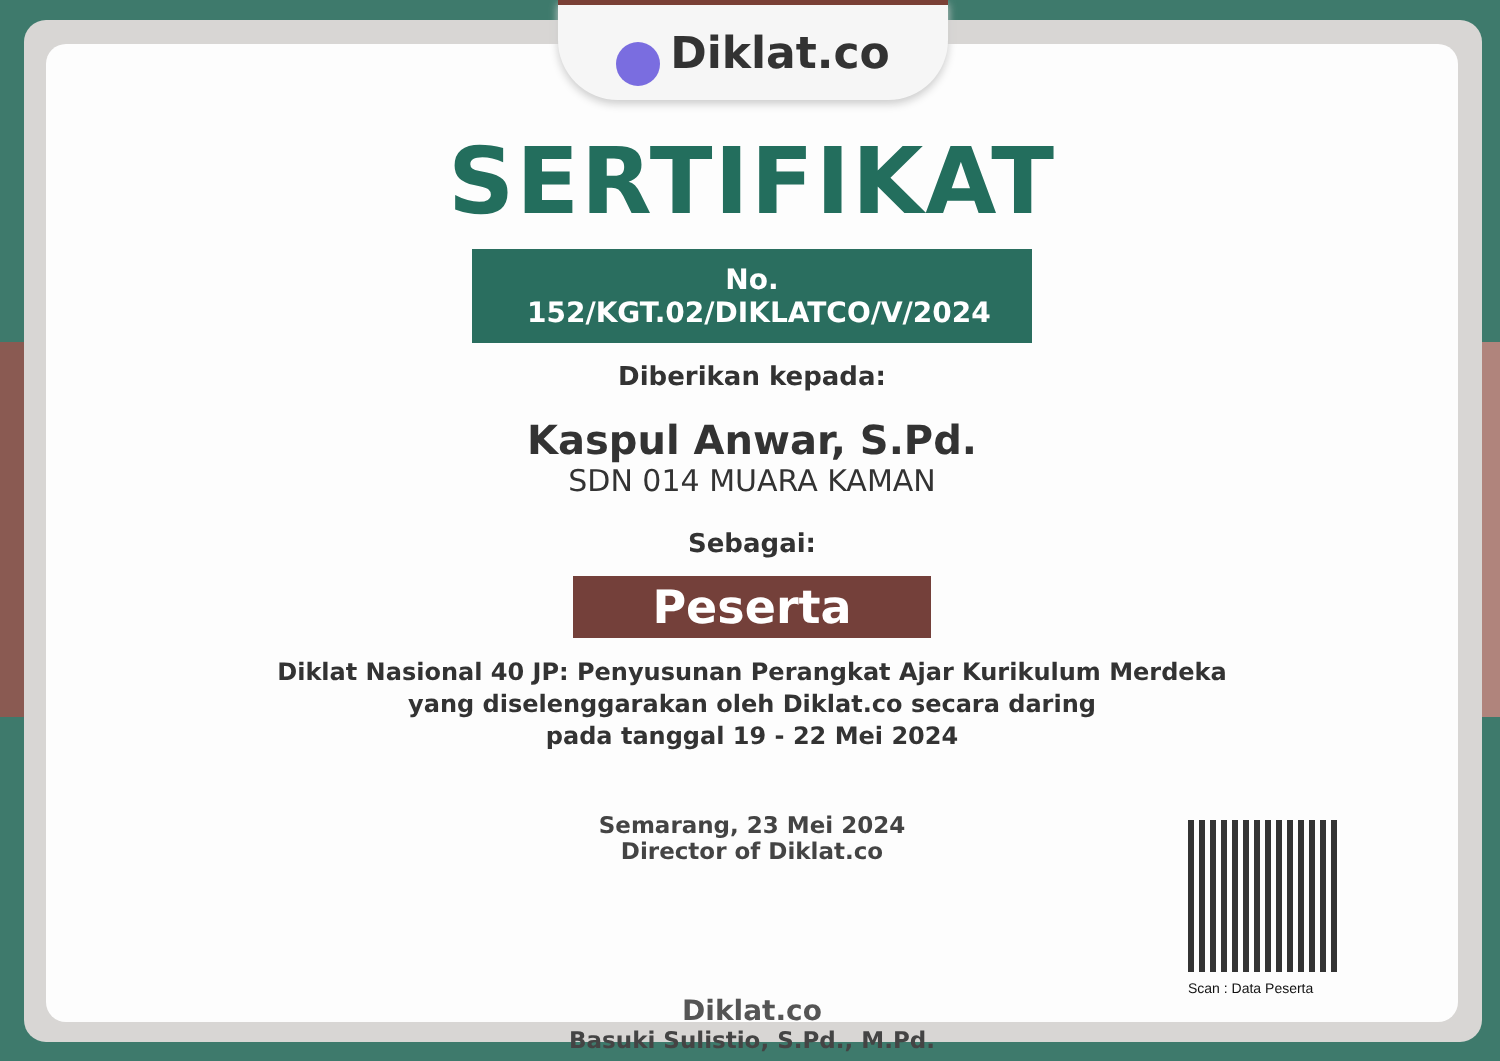SERTIFIKAT
No. 152/KGT.02/DIKLATCO/V/2024
Diberikan kepada:
Kaspul Anwar, S.Pd.
SDN 014 MUARA KAMAN
Sebagai:
Peserta
Diklat Nasional 40 JP: Penyusunan Perangkat Ajar Kurikulum Merdeka
yang diselenggarakan oleh Diklat.co secara daring
pada tanggal 19 - 22 Mei 2024
Semarang, 23 Mei 2024
Director of Diklat.co
Diklat.co
Basuki Sulistio, S.Pd., M.Pd.
Scan : Data Peserta
Diklat.co